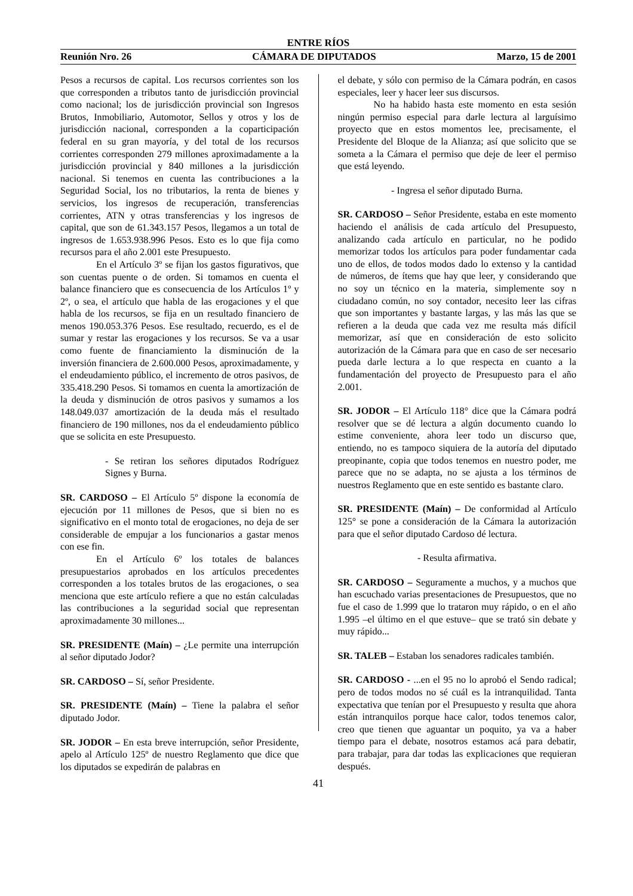ENTRE RÍOS
Reunión Nro. 26 CÁMARA DE DIPUTADOS Marzo, 15 de 2001
Pesos a recursos de capital. Los recursos corrientes son los que corresponden a tributos tanto de jurisdicción provincial como nacional; los de jurisdicción provincial son Ingresos Brutos, Inmobiliario, Automotor, Sellos y otros y los de jurisdicción nacional, corresponden a la coparticipación federal en su gran mayoría, y del total de los recursos corrientes corresponden 279 millones aproximadamente a la jurisdicción provincial y 840 millones a la jurisdicción nacional. Si tenemos en cuenta las contribuciones a la Seguridad Social, los no tributarios, la renta de bienes y servicios, los ingresos de recuperación, transferencias corrientes, ATN y otras transferencias y los ingresos de capital, que son de 61.343.157 Pesos, llegamos a un total de ingresos de 1.653.938.996 Pesos. Esto es lo que fija como recursos para el año 2.001 este Presupuesto.
En el Artículo 3º se fijan los gastos figurativos, que son cuentas puente o de orden. Si tomamos en cuenta el balance financiero que es consecuencia de los Artículos 1º y 2º, o sea, el artículo que habla de las erogaciones y el que habla de los recursos, se fija en un resultado financiero de menos 190.053.376 Pesos. Ese resultado, recuerdo, es el de sumar y restar las erogaciones y los recursos. Se va a usar como fuente de financiamiento la disminución de la inversión financiera de 2.600.000 Pesos, aproximadamente, y el endeudamiento público, el incremento de otros pasivos, de 335.418.290 Pesos. Si tomamos en cuenta la amortización de la deuda y disminución de otros pasivos y sumamos a los 148.049.037 amortización de la deuda más el resultado financiero de 190 millones, nos da el endeudamiento público que se solicita en este Presupuesto.
- Se retiran los señores diputados Rodríguez Signes y Burna.
SR. CARDOSO – El Artículo 5º dispone la economía de ejecución por 11 millones de Pesos, que si bien no es significativo en el monto total de erogaciones, no deja de ser considerable de empujar a los funcionarios a gastar menos con ese fin.
En el Artículo 6º los totales de balances presupuestarios aprobados en los artículos precedentes corresponden a los totales brutos de las erogaciones, o sea menciona que este artículo refiere a que no están calculadas las contribuciones a la seguridad social que representan aproximadamente 30 millones...
SR. PRESIDENTE (Maín) – ¿Le permite una interrupción al señor diputado Jodor?
SR. CARDOSO – Sí, señor Presidente.
SR. PRESIDENTE (Maín) – Tiene la palabra el señor diputado Jodor.
SR. JODOR – En esta breve interrupción, señor Presidente, apelo al Artículo 125º de nuestro Reglamento que dice que los diputados se expedirán de palabras en
el debate, y sólo con permiso de la Cámara podrán, en casos especiales, leer y hacer leer sus discursos.
No ha habido hasta este momento en esta sesión ningún permiso especial para darle lectura al larguísimo proyecto que en estos momentos lee, precisamente, el Presidente del Bloque de la Alianza; así que solicito que se someta a la Cámara el permiso que deje de leer el permiso que está leyendo.
- Ingresa el señor diputado Burna.
SR. CARDOSO – Señor Presidente, estaba en este momento haciendo el análisis de cada artículo del Presupuesto, analizando cada artículo en particular, no he podido memorizar todos los artículos para poder fundamentar cada uno de ellos, de todos modos dado lo extenso y la cantidad de números, de ítems que hay que leer, y considerando que no soy un técnico en la materia, simplemente soy n ciudadano común, no soy contador, necesito leer las cifras que son importantes y bastante largas, y las más las que se refieren a la deuda que cada vez me resulta más difícil memorizar, así que en consideración de esto solicito autorización de la Cámara para que en caso de ser necesario pueda darle lectura a lo que respecta en cuanto a la fundamentación del proyecto de Presupuesto para el año 2.001.
SR. JODOR – El Artículo 118° dice que la Cámara podrá resolver que se dé lectura a algún documento cuando lo estime conveniente, ahora leer todo un discurso que, entiendo, no es tampoco siquiera de la autoría del diputado preopinante, copia que todos tenemos en nuestro poder, me parece que no se adapta, no se ajusta a los términos de nuestros Reglamento que en este sentido es bastante claro.
SR. PRESIDENTE (Maín) – De conformidad al Artículo 125° se pone a consideración de la Cámara la autorización para que el señor diputado Cardoso dé lectura.
- Resulta afirmativa.
SR. CARDOSO – Seguramente a muchos, y a muchos que han escuchado varias presentaciones de Presupuestos, que no fue el caso de 1.999 que lo trataron muy rápido, o en el año 1.995 –el último en el que estuve– que se trató sin debate y muy rápido...
SR. TALEB – Estaban los senadores radicales también.
SR. CARDOSO - ...en el 95 no lo aprobó el Sendo radical; pero de todos modos no sé cuál es la intranquilidad. Tanta expectativa que tenían por el Presupuesto y resulta que ahora están intranquilos porque hace calor, todos tenemos calor, creo que tienen que aguantar un poquito, ya va a haber tiempo para el debate, nosotros estamos acá para debatir, para trabajar, para dar todas las explicaciones que requieran después.
41